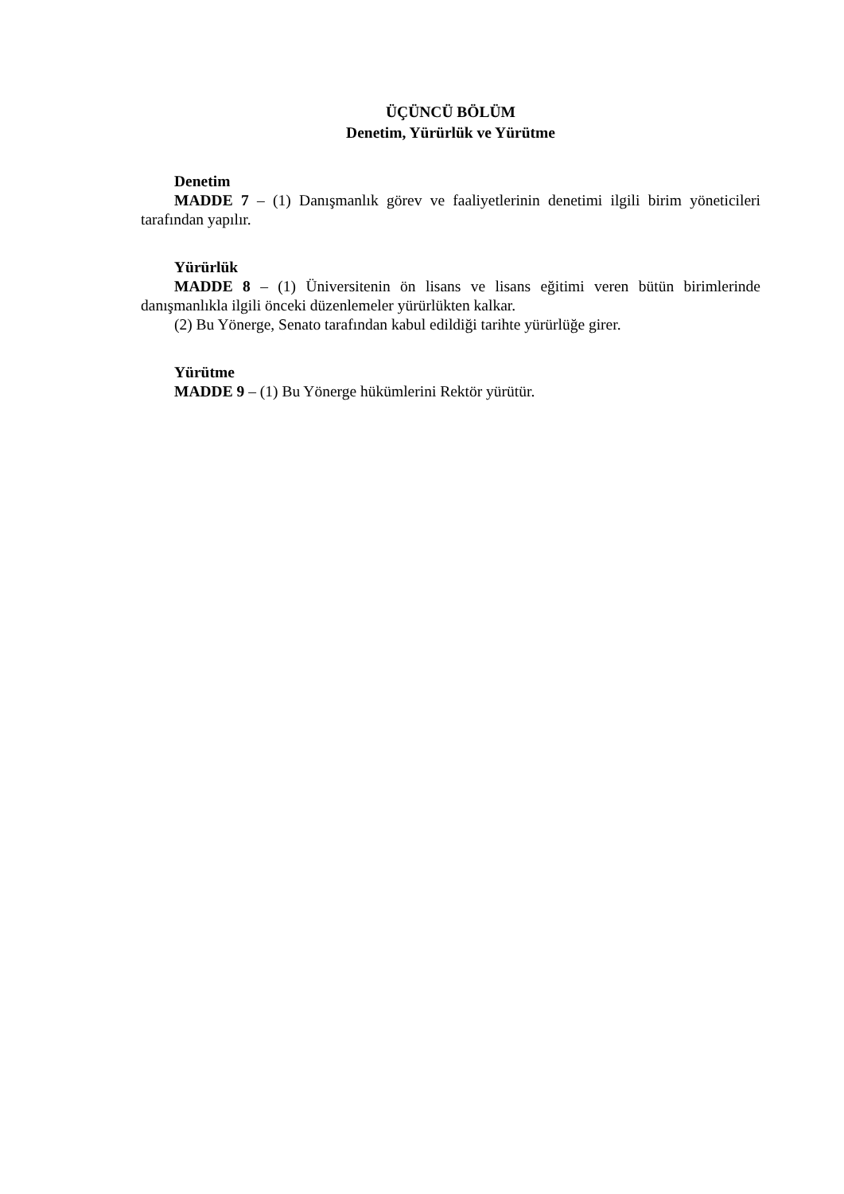ÜÇÜNCÜ BÖLÜM
Denetim, Yürürlük ve Yürütme
Denetim
MADDE 7 – (1) Danışmanlık görev ve faaliyetlerinin denetimi ilgili birim yöneticileri tarafından yapılır.
Yürürlük
MADDE 8 – (1) Üniversitenin ön lisans ve lisans eğitimi veren bütün birimlerinde danışmanlıkla ilgili önceki düzenlemeler yürürlükten kalkar.
(2) Bu Yönerge, Senato tarafından kabul edildiği tarihte yürürlüğe girer.
Yürütme
MADDE 9 – (1) Bu Yönerge hükümlerini Rektör yürütür.